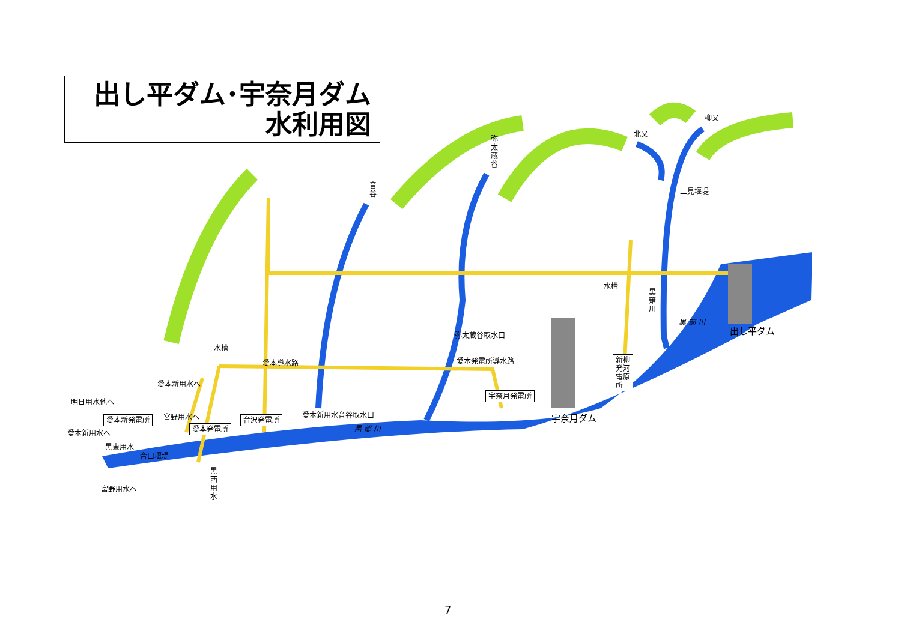出し平ダム･宇奈月ダム
水利用図
弥太蔵谷
音谷
柳又
北又
二見堰堤
水槽
黒薙川
黒 部 川
出し平ダム 弥太蔵谷取水口
水槽
愛本導水路 愛本発電所導水路 新柳
発河
電原
所 愛本新用水へ
宇奈月発電所
明日用水他へ
宮野用水へ 愛本新用水音谷取水口 宇奈月ダム 愛本新発電所 音沢発電所
愛本発電所 黒 部 川
愛本新用水へ
黒東用水
合口堰堤
黒西用水
宮野用水へ
7